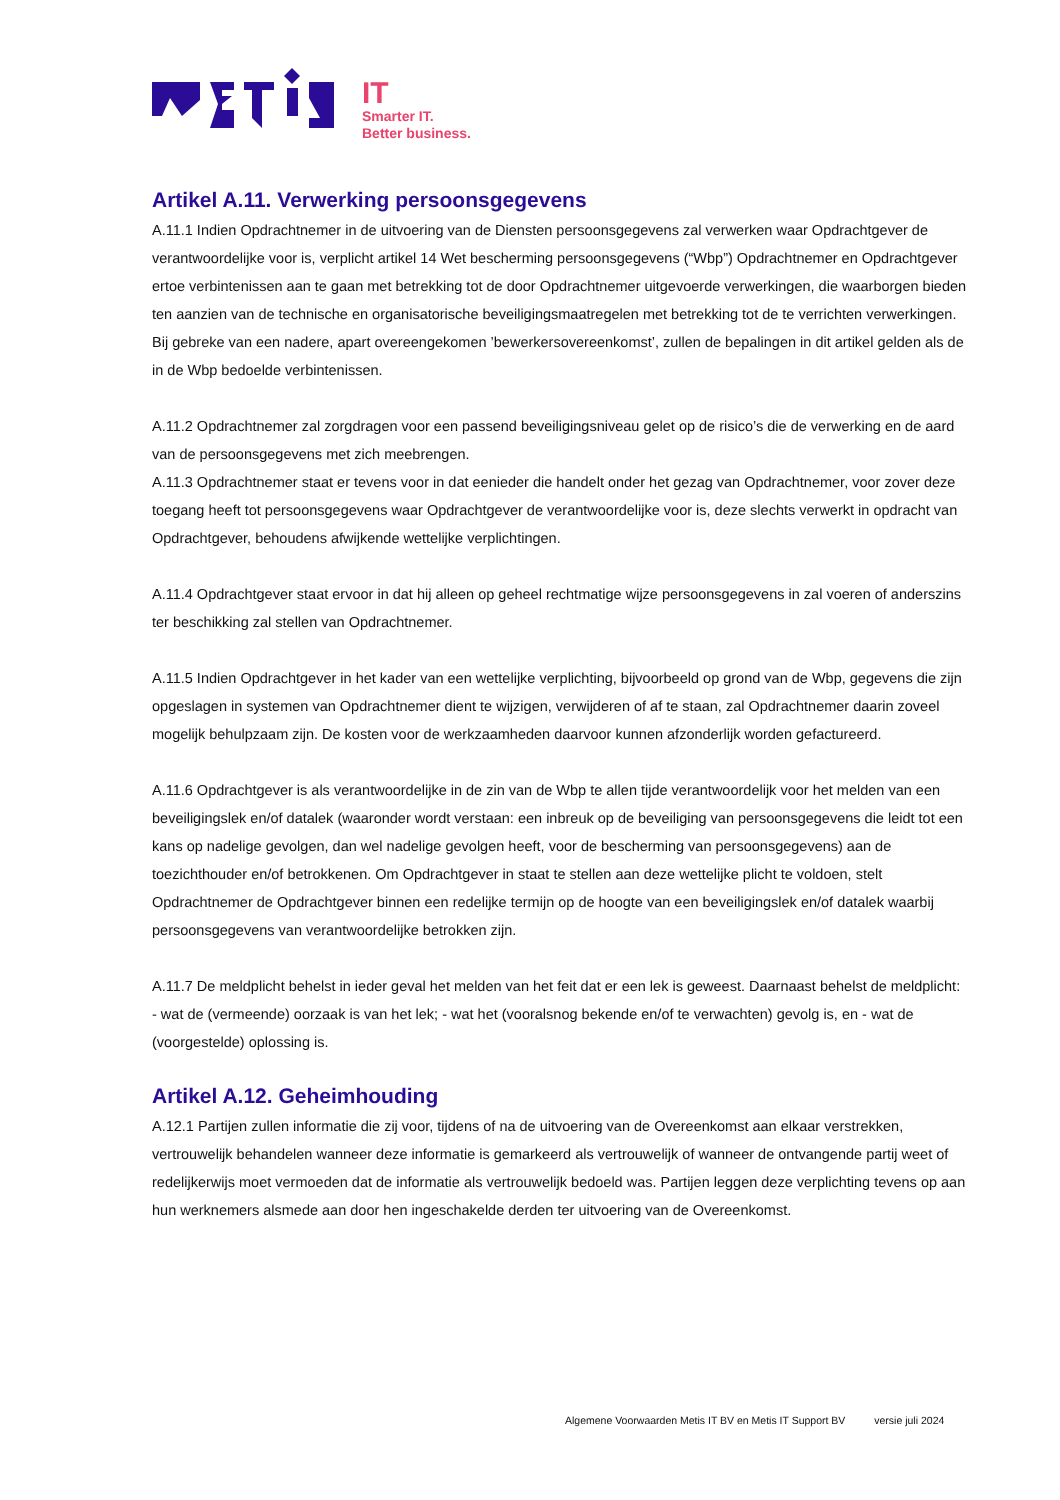IT
Smarter IT.
Better business.
Artikel A.11. Verwerking persoonsgegevens
A.11.1 Indien Opdrachtnemer in de uitvoering van de Diensten persoonsgegevens zal verwerken waar Opdrachtgever de verantwoordelijke voor is, verplicht artikel 14 Wet bescherming persoonsgegevens (“Wbp”) Opdrachtnemer en Opdrachtgever ertoe verbintenissen aan te gaan met betrekking tot de door Opdrachtnemer uitgevoerde verwerkingen, die waarborgen bieden ten aanzien van de technische en organisatorische beveiligingsmaatregelen met betrekking tot de te verrichten verwerkingen. Bij gebreke van een nadere, apart overeengekomen ’bewerkersovereenkomst’, zullen de bepalingen in dit artikel gelden als de in de Wbp bedoelde verbintenissen.
A.11.2 Opdrachtnemer zal zorgdragen voor een passend beveiligingsniveau gelet op de risico’s die de verwerking en de aard van de persoonsgegevens met zich meebrengen.
A.11.3 Opdrachtnemer staat er tevens voor in dat eenieder die handelt onder het gezag van Opdrachtnemer, voor zover deze toegang heeft tot persoonsgegevens waar Opdrachtgever de verantwoordelijke voor is, deze slechts verwerkt in opdracht van Opdrachtgever, behoudens afwijkende wettelijke verplichtingen.
A.11.4 Opdrachtgever staat ervoor in dat hij alleen op geheel rechtmatige wijze persoonsgegevens in zal voeren of anderszins ter beschikking zal stellen van Opdrachtnemer.
A.11.5 Indien Opdrachtgever in het kader van een wettelijke verplichting, bijvoorbeeld op grond van de Wbp, gegevens die zijn opgeslagen in systemen van Opdrachtnemer dient te wijzigen, verwijderen of af te staan, zal Opdrachtnemer daarin zoveel mogelijk behulpzaam zijn. De kosten voor de werkzaamheden daarvoor kunnen afzonderlijk worden gefactureerd.
A.11.6 Opdrachtgever is als verantwoordelijke in de zin van de Wbp te allen tijde verantwoordelijk voor het melden van een beveiligingslek en/of datalek (waaronder wordt verstaan: een inbreuk op de beveiliging van persoonsgegevens die leidt tot een kans op nadelige gevolgen, dan wel nadelige gevolgen heeft, voor de bescherming van persoonsgegevens) aan de toezichthouder en/of betrokkenen. Om Opdrachtgever in staat te stellen aan deze wettelijke plicht te voldoen, stelt Opdrachtnemer de Opdrachtgever binnen een redelijke termijn op de hoogte van een beveiligingslek en/of datalek waarbij persoonsgegevens van verantwoordelijke betrokken zijn.
A.11.7 De meldplicht behelst in ieder geval het melden van het feit dat er een lek is geweest. Daarnaast behelst de meldplicht: - wat de (vermeende) oorzaak is van het lek; - wat het (vooralsnog bekende en/of te verwachten) gevolg is, en - wat de (voorgestelde) oplossing is.
Artikel A.12. Geheimhouding
A.12.1 Partijen zullen informatie die zij voor, tijdens of na de uitvoering van de Overeenkomst aan elkaar verstrekken, vertrouwelijk behandelen wanneer deze informatie is gemarkeerd als vertrouwelijk of wanneer de ontvangende partij weet of redelijkerwijs moet vermoeden dat de informatie als vertrouwelijk bedoeld was. Partijen leggen deze verplichting tevens op aan hun werknemers alsmede aan door hen ingeschakelde derden ter uitvoering van de Overeenkomst.
Algemene Voorwaarden Metis IT BV en Metis IT Support BV versie juli 2024